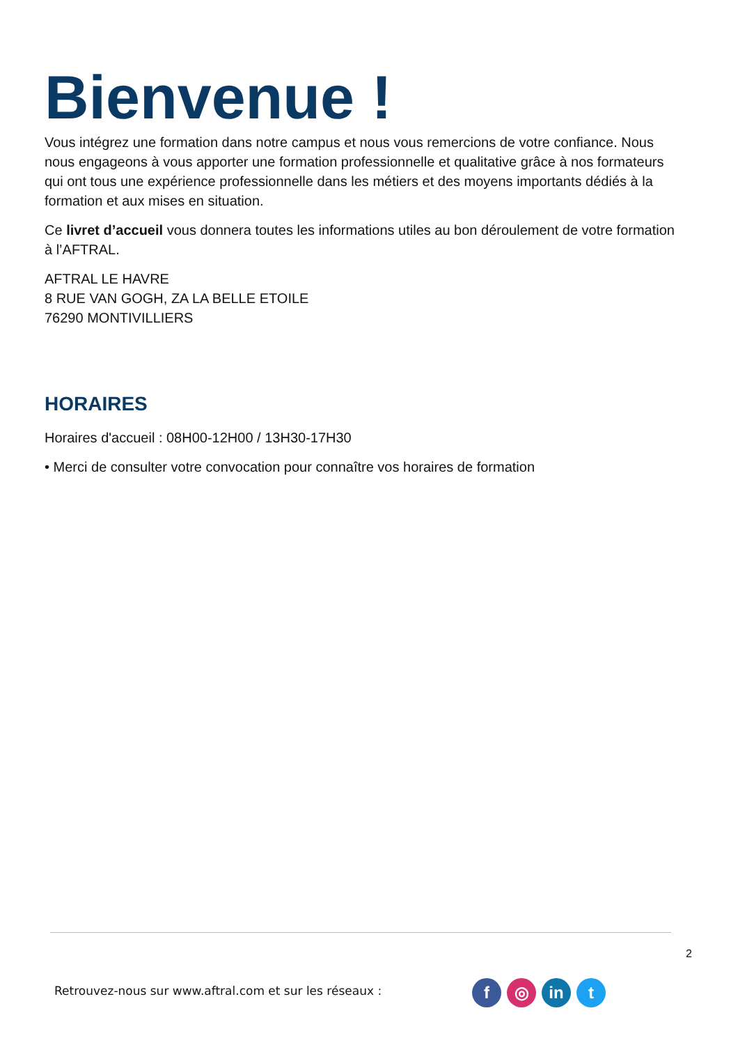Bienvenue !
Vous intégrez une formation dans notre campus et nous vous remercions de votre confiance. Nous nous engageons à vous apporter une formation professionnelle et qualitative grâce à nos formateurs qui ont tous une expérience professionnelle dans les métiers et des moyens importants dédiés à la formation et aux mises en situation.
Ce livret d’accueil vous donnera toutes les informations utiles au bon déroulement de votre formation à l’AFTRAL.
AFTRAL LE HAVRE
8 RUE VAN GOGH, ZA LA BELLE ETOILE
76290 MONTIVILLIERS
HORAIRES
Horaires d'accueil : 08H00-12H00 / 13H30-17H30
• Merci de consulter votre convocation pour connaître vos horaires de formation
2
Retrouvez-nous sur www.aftral.com et sur les réseaux :
f ◎ in t